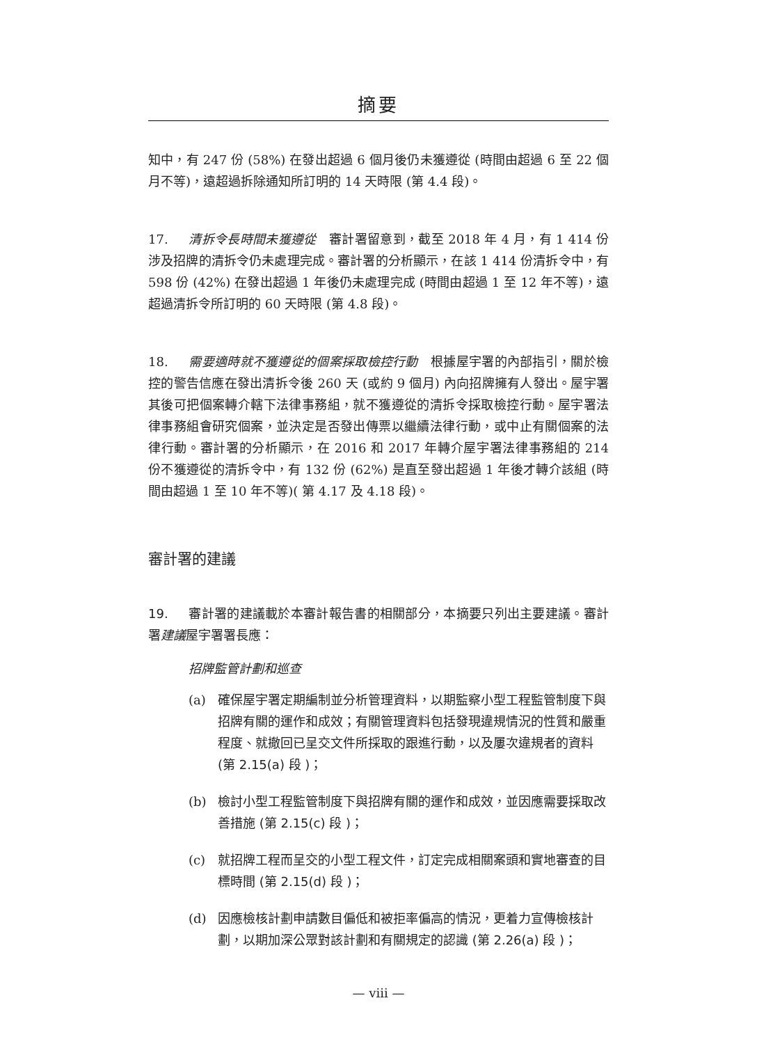摘要
知中，有 247 份 (58%) 在發出超過 6 個月後仍未獲遵從 (時間由超過 6 至 22 個月不等)，遠超過拆除通知所訂明的 14 天時限 (第 4.4 段)。
17. 清拆令長時間未獲遵從　審計署留意到，截至 2018 年 4 月，有 1 414 份涉及招牌的清拆令仍未處理完成。審計署的分析顯示，在該 1 414 份清拆令中，有 598 份 (42%) 在發出超過 1 年後仍未處理完成 (時間由超過 1 至 12 年不等)，遠超過清拆令所訂明的 60 天時限 (第 4.8 段)。
18. 需要適時就不獲遵從的個案採取檢控行動　根據屋宇署的內部指引，關於檢控的警告信應在發出清拆令後 260 天 (或約 9 個月) 內向招牌擁有人發出。屋宇署其後可把個案轉介轄下法律事務組，就不獲遵從的清拆令採取檢控行動。屋宇署法律事務組會研究個案，並決定是否發出傳票以繼續法律行動，或中止有關個案的法律行動。審計署的分析顯示，在 2016 和 2017 年轉介屋宇署法律事務組的 214 份不獲遵從的清拆令中，有 132 份 (62%) 是直至發出超過 1 年後才轉介該組 (時間由超過 1 至 10 年不等)( 第 4.17 及 4.18 段)。
審計署的建議
19. 審計署的建議載於本審計報告書的相關部分，本摘要只列出主要建議。審計署建議屋宇署署長應：
招牌監管計劃和巡查
(a) 確保屋宇署定期編制並分析管理資料，以期監察小型工程監管制度下與招牌有關的運作和成效；有關管理資料包括發現違規情況的性質和嚴重程度、就撤回已呈交文件所採取的跟進行動，以及屢次違規者的資料 (第 2.15(a) 段 )；
(b) 檢討小型工程監管制度下與招牌有關的運作和成效，並因應需要採取改善措施 (第 2.15(c) 段 )；
(c) 就招牌工程而呈交的小型工程文件，訂定完成相關案頭和實地審查的目標時間 (第 2.15(d) 段 )；
(d) 因應檢核計劃申請數目偏低和被拒率偏高的情況，更着力宣傳檢核計劃，以期加深公眾對該計劃和有關規定的認識 (第 2.26(a) 段 )；
— viii —